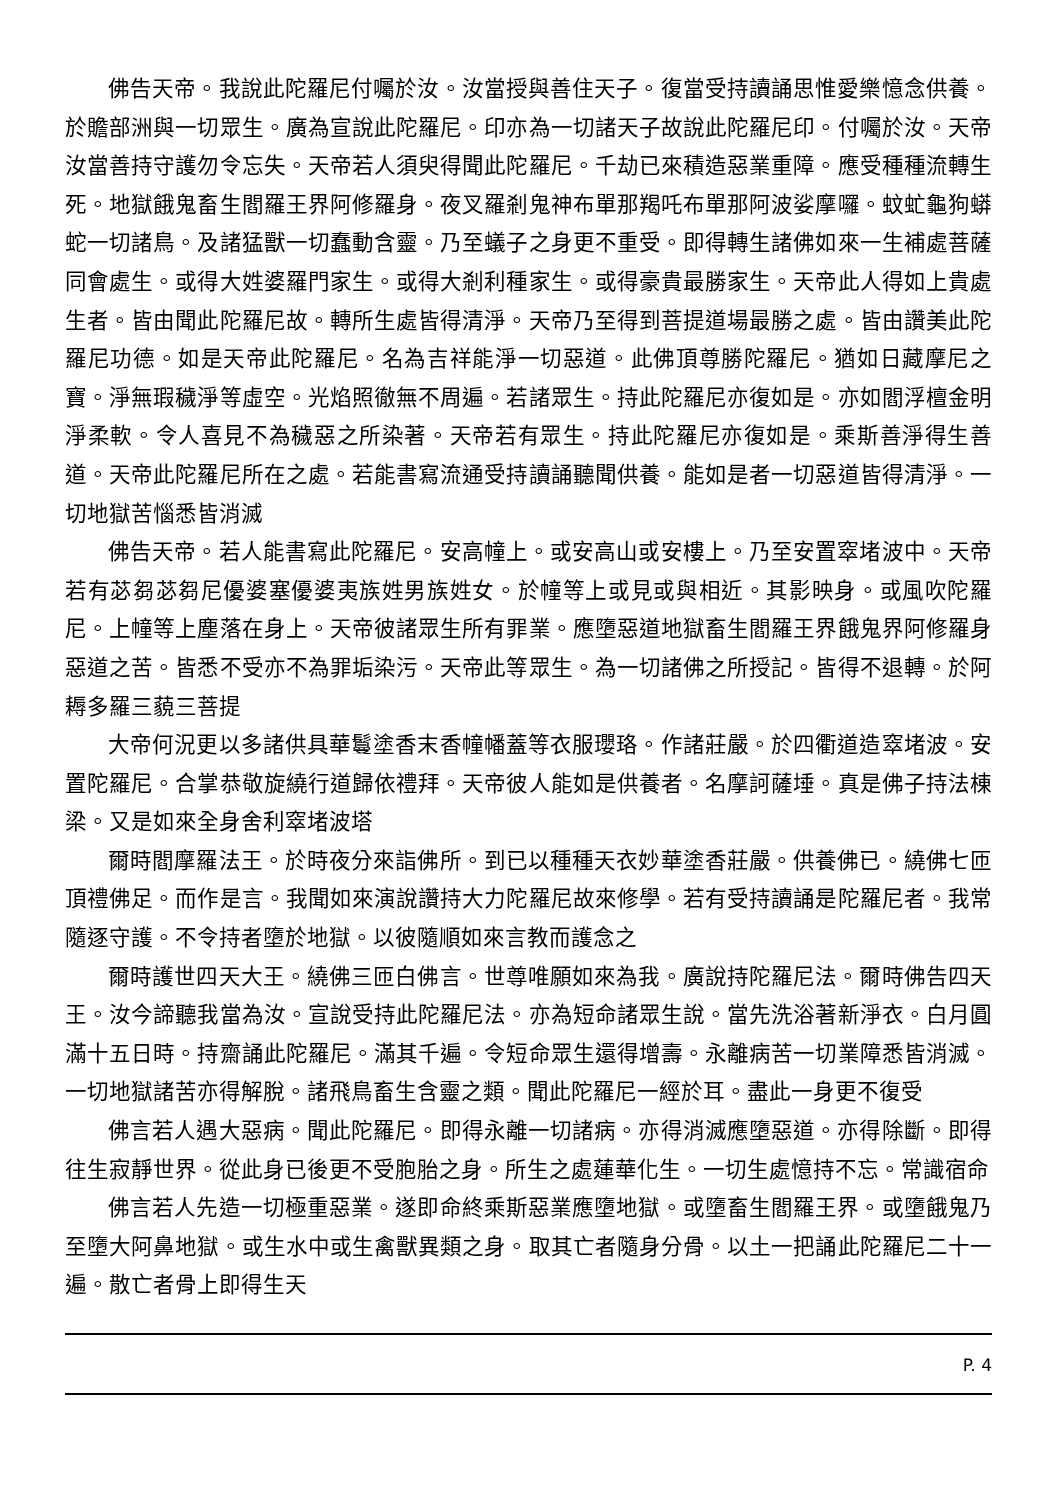佛告天帝。我說此陀羅尼付囑於汝。汝當授與善住天子。復當受持讀誦思惟愛樂憶念供養。於贍部洲與一切眾生。廣為宣說此陀羅尼。印亦為一切諸天子故說此陀羅尼印。付囑於汝。天帝汝當善持守護勿令忘失。天帝若人須臾得聞此陀羅尼。千劫已來積造惡業重障。應受種種流轉生死。地獄餓鬼畜生閻羅王界阿修羅身。夜叉羅剎鬼神布單那羯吒布單那阿波娑摩囉。蚊虻龜狗蟒蛇一切諸鳥。及諸猛獸一切蠢動含靈。乃至蟻子之身更不重受。即得轉生諸佛如來一生補處菩薩同會處生。或得大姓婆羅門家生。或得大剎利種家生。或得豪貴最勝家生。天帝此人得如上貴處生者。皆由聞此陀羅尼故。轉所生處皆得清淨。天帝乃至得到菩提道場最勝之處。皆由讚美此陀羅尼功德。如是天帝此陀羅尼。名為吉祥能淨一切惡道。此佛頂尊勝陀羅尼。猶如日藏摩尼之寶。淨無瑕穢淨等虛空。光焰照徹無不周遍。若諸眾生。持此陀羅尼亦復如是。亦如閻浮檀金明淨柔軟。令人喜見不為穢惡之所染著。天帝若有眾生。持此陀羅尼亦復如是。乘斯善淨得生善道。天帝此陀羅尼所在之處。若能書寫流通受持讀誦聽聞供養。能如是者一切惡道皆得清淨。一切地獄苦惱悉皆消滅
佛告天帝。若人能書寫此陀羅尼。安高幢上。或安高山或安樓上。乃至安置窣堵波中。天帝若有苾芻苾芻尼優婆塞優婆夷族姓男族姓女。於幢等上或見或與相近。其影映身。或風吹陀羅尼。上幢等上塵落在身上。天帝彼諸眾生所有罪業。應墮惡道地獄畜生閻羅王界餓鬼界阿修羅身惡道之苦。皆悉不受亦不為罪垢染污。天帝此等眾生。為一切諸佛之所授記。皆得不退轉。於阿耨多羅三藐三菩提
大帝何況更以多諸供具華鬘塗香末香幢幡蓋等衣服瓔珞。作諸莊嚴。於四衢道造窣堵波。安置陀羅尼。合掌恭敬旋繞行道歸依禮拜。天帝彼人能如是供養者。名摩訶薩埵。真是佛子持法棟梁。又是如來全身舍利窣堵波塔
爾時閻摩羅法王。於時夜分來詣佛所。到已以種種天衣妙華塗香莊嚴。供養佛已。繞佛七匝頂禮佛足。而作是言。我聞如來演說讚持大力陀羅尼故來修學。若有受持讀誦是陀羅尼者。我常隨逐守護。不令持者墮於地獄。以彼隨順如來言教而護念之
爾時護世四天大王。繞佛三匝白佛言。世尊唯願如來為我。廣說持陀羅尼法。爾時佛告四天王。汝今諦聽我當為汝。宣說受持此陀羅尼法。亦為短命諸眾生說。當先洗浴著新淨衣。白月圓滿十五日時。持齋誦此陀羅尼。滿其千遍。令短命眾生還得增壽。永離病苦一切業障悉皆消滅。一切地獄諸苦亦得解脫。諸飛鳥畜生含靈之類。聞此陀羅尼一經於耳。盡此一身更不復受
佛言若人遇大惡病。聞此陀羅尼。即得永離一切諸病。亦得消滅應墮惡道。亦得除斷。即得往生寂靜世界。從此身已後更不受胞胎之身。所生之處蓮華化生。一切生處憶持不忘。常識宿命
佛言若人先造一切極重惡業。遂即命終乘斯惡業應墮地獄。或墮畜生閻羅王界。或墮餓鬼乃至墮大阿鼻地獄。或生水中或生禽獸異類之身。取其亡者隨身分骨。以土一把誦此陀羅尼二十一遍。散亡者骨上即得生天
P. 4